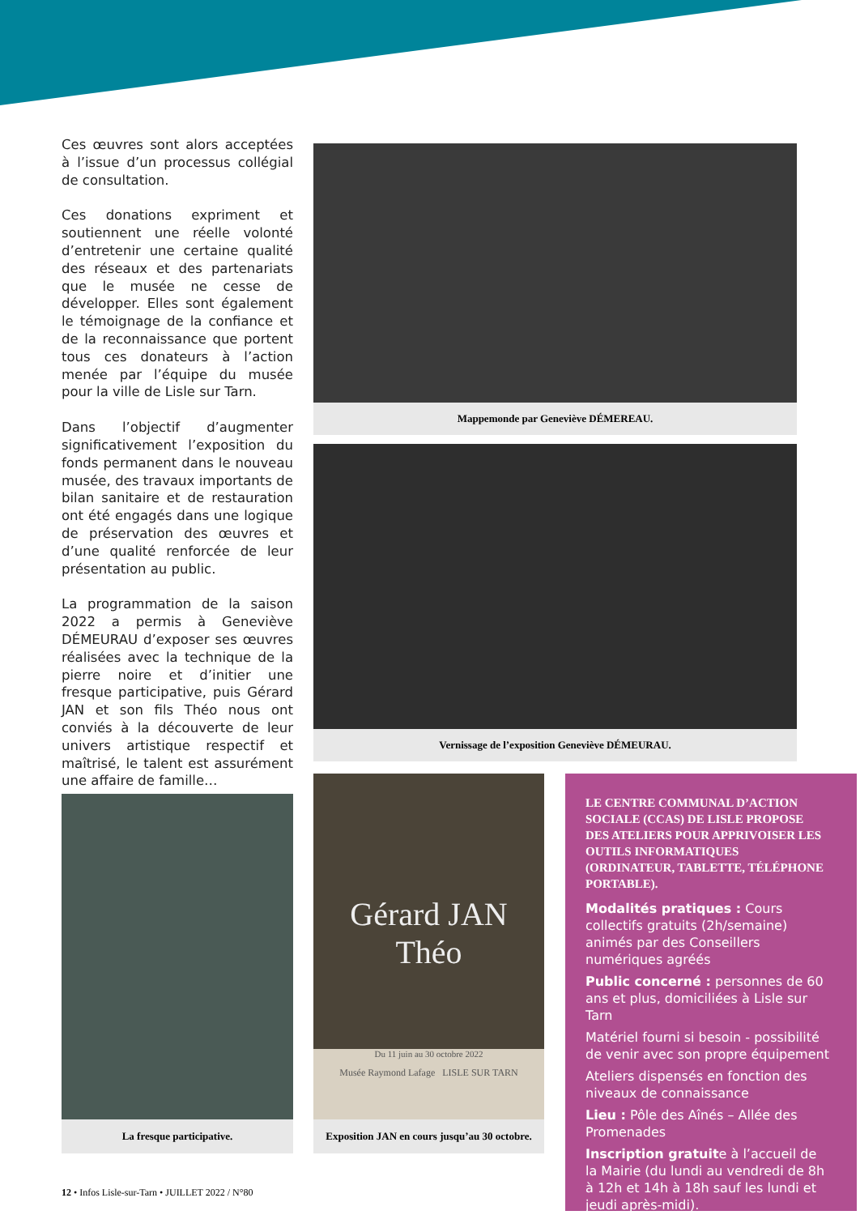Ces œuvres sont alors acceptées à l’issue d’un processus collégial de consultation.
Ces donations expriment et soutiennent une réelle volonté d’entretenir une certaine qualité des réseaux et des partenariats que le musée ne cesse de développer. Elles sont également le témoignage de la confiance et de la reconnaissance que portent tous ces donateurs à l’action menée par l’équipe du musée pour la ville de Lisle sur Tarn.
Dans l’objectif d’augmenter significativement l’exposition du fonds permanent dans le nouveau musée, des travaux importants de bilan sanitaire et de restauration ont été engagés dans une logique de préservation des œuvres et d’une qualité renforcée de leur présentation au public.
La programmation de la saison 2022 a permis à Geneviève DÉMEURAU d’exposer ses œuvres réalisées avec la technique de la pierre noire et d’initier une fresque participative, puis Gérard JAN et son fils Théo nous ont conviés à la découverte de leur univers artistique respectif et maîtrisé, le talent est assurément une affaire de famille…
Mappemonde par Geneviève DÉMEREAU.
Vernissage de l’exposition Geneviève DÉMEURAU.
La fresque participative.
Gérard JAN Théo
Du 11 juin au 30 octobre 2022
Musée Raymond Lafage LISLE SUR TARN
Exposition JAN en cours jusqu’au 30 octobre.
LE CENTRE COMMUNAL D’ACTION SOCIALE (CCAS) DE LISLE PROPOSE DES ATELIERS POUR APPRIVOISER LES OUTILS INFORMATIQUES (ORDINATEUR, TABLETTE, TÉLÉPHONE PORTABLE).
Modalités pratiques : Cours collectifs gratuits (2h/semaine) animés par des Conseillers numériques agréés
Public concerné : personnes de 60 ans et plus, domiciliées à Lisle sur Tarn
Matériel fourni si besoin - possibilité de venir avec son propre équipement
Ateliers dispensés en fonction des niveaux de connaissance
Lieu : Pôle des Aînés – Allée des Promenades
Inscription gratuite à l’accueil de la Mairie (du lundi au vendredi de 8h à 12h et 14h à 18h sauf les lundi et jeudi après-midi).
12 • Infos Lisle-sur-Tarn • JUILLET 2022 / N°80